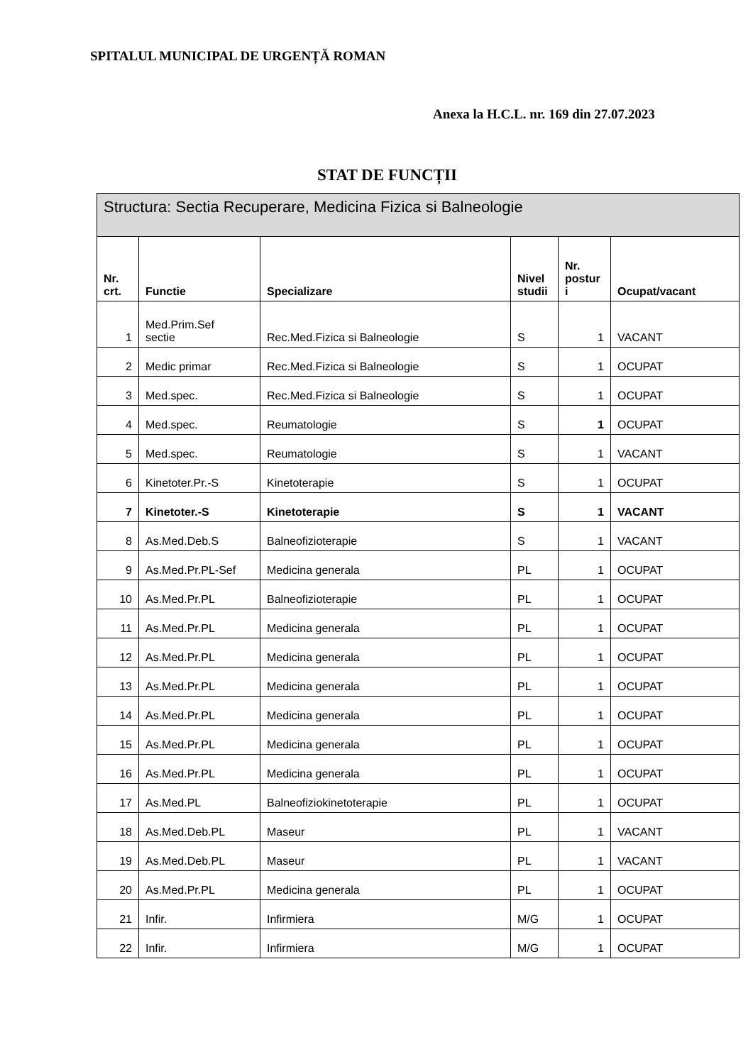SPITALUL MUNICIPAL DE URGENȚĂ ROMAN
Anexa la H.C.L. nr. 169 din 27.07.2023
STAT DE FUNCȚII
| Structura: Sectia Recuperare, Medicina Fizica si Balneologie | | | | | |
| --- | --- | --- | --- | --- | --- |
| Nr. crt. | Functie | Specializare | Nivel studii | Nr. postur i | Ocupat/vacant |
| 1 | Med.Prim.Sef sectie | Rec.Med.Fizica si Balneologie | S | 1 | VACANT |
| 2 | Medic primar | Rec.Med.Fizica si Balneologie | S | 1 | OCUPAT |
| 3 | Med.spec. | Rec.Med.Fizica si Balneologie | S | 1 | OCUPAT |
| 4 | Med.spec. | Reumatologie | S | 1 | OCUPAT |
| 5 | Med.spec. | Reumatologie | S | 1 | VACANT |
| 6 | Kinetoter.Pr.-S | Kinetoterapie | S | 1 | OCUPAT |
| 7 | Kinetoter.-S | Kinetoterapie | S | 1 | VACANT |
| 8 | As.Med.Deb.S | Balneofizioterapie | S | 1 | VACANT |
| 9 | As.Med.Pr.PL-Sef | Medicina generala | PL | 1 | OCUPAT |
| 10 | As.Med.Pr.PL | Balneofizioterapie | PL | 1 | OCUPAT |
| 11 | As.Med.Pr.PL | Medicina generala | PL | 1 | OCUPAT |
| 12 | As.Med.Pr.PL | Medicina generala | PL | 1 | OCUPAT |
| 13 | As.Med.Pr.PL | Medicina generala | PL | 1 | OCUPAT |
| 14 | As.Med.Pr.PL | Medicina generala | PL | 1 | OCUPAT |
| 15 | As.Med.Pr.PL | Medicina generala | PL | 1 | OCUPAT |
| 16 | As.Med.Pr.PL | Medicina generala | PL | 1 | OCUPAT |
| 17 | As.Med.PL | Balneofiziokinetoterapie | PL | 1 | OCUPAT |
| 18 | As.Med.Deb.PL | Maseur | PL | 1 | VACANT |
| 19 | As.Med.Deb.PL | Maseur | PL | 1 | VACANT |
| 20 | As.Med.Pr.PL | Medicina generala | PL | 1 | OCUPAT |
| 21 | Infir. | Infirmiera | M/G | 1 | OCUPAT |
| 22 | Infir. | Infirmiera | M/G | 1 | OCUPAT |